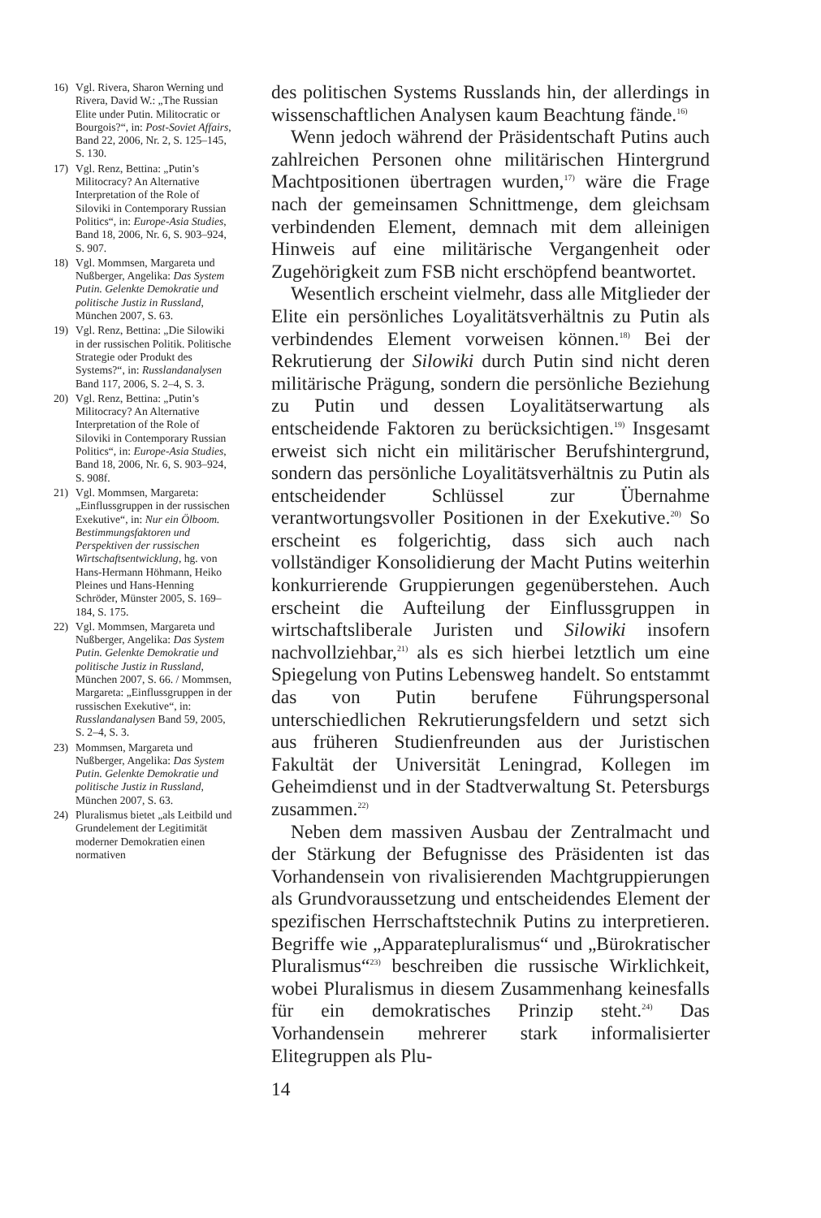16) Vgl. Rivera, Sharon Werning und Rivera, David W.: „The Russian Elite under Putin. Militocratic or Bourgois?“, in: Post-Soviet Affairs, Band 22, 2006, Nr. 2, S. 125–145, S. 130.
17) Vgl. Renz, Bettina: „Putin’s Militocracy? An Alternative Interpretation of the Role of Siloviki in Contemporary Russian Politics“, in: Europe-Asia Studies, Band 18, 2006, Nr. 6, S. 903–924, S. 907.
18) Vgl. Mommsen, Margareta und Nußberger, Angelika: Das System Putin. Gelenkte Demokratie und politische Justiz in Russland, München 2007, S. 63.
19) Vgl. Renz, Bettina: „Die Silowiki in der russischen Politik. Politische Strategie oder Produkt des Systems?“, in: Russlandanalysen Band 117, 2006, S. 2–4, S. 3.
20) Vgl. Renz, Bettina: „Putin’s Militocracy? An Alternative Interpretation of the Role of Siloviki in Contemporary Russian Politics“, in: Europe-Asia Studies, Band 18, 2006, Nr. 6, S. 903–924, S. 908f.
21) Vgl. Mommsen, Margareta: „Einflussgruppen in der russischen Exekutive“, in: Nur ein Ölboom. Bestimmungsfaktoren und Perspektiven der russischen Wirtschaftsentwicklung, hg. von Hans-Hermann Höhmann, Heiko Pleines und Hans-Henning Schröder, Münster 2005, S. 169–184, S. 175.
22) Vgl. Mommsen, Margareta und Nußberger, Angelika: Das System Putin. Gelenkte Demokratie und politische Justiz in Russland, München 2007, S. 66. / Mommsen, Margareta: „Einflussgruppen in der russischen Exekutive“, in: Russlandanalysen Band 59, 2005, S. 2–4, S. 3.
23) Mommsen, Margareta und Nußberger, Angelika: Das System Putin. Gelenkte Demokratie und politische Justiz in Russland, München 2007, S. 63.
24) Pluralismus bietet „als Leitbild und Grundelement der Legitimität moderner Demokratien einen normativen
des politischen Systems Russlands hin, der allerdings in wissenschaftlichen Analysen kaum Beachtung fände.<sup>16)</sup>
Wenn jedoch während der Präsidentschaft Putins auch zahlreichen Personen ohne militärischen Hintergrund Machtpositionen übertragen wurden,<sup>17)</sup> wäre die Frage nach der gemeinsamen Schnittmenge, dem gleichsam verbindenden Element, demnach mit dem alleinigen Hinweis auf eine militärische Vergangenheit oder Zugehörigkeit zum FSB nicht erschöpfend beantwortet.
Wesentlich erscheint vielmehr, dass alle Mitglieder der Elite ein persönliches Loyalitätsverhältnis zu Putin als verbindendes Element vorweisen können.<sup>18)</sup> Bei der Rekrutierung der Silowiki durch Putin sind nicht deren militärische Prägung, sondern die persönliche Beziehung zu Putin und dessen Loyalitätserwartung als entscheidende Faktoren zu berücksichtigen.<sup>19)</sup> Insgesamt erweist sich nicht ein militärischer Berufshintergrund, sondern das persönliche Loyalitätsverhältnis zu Putin als entscheidender Schlüssel zur Übernahme verantwortungsvoller Positionen in der Exekutive.<sup>20)</sup> So erscheint es folgerichtig, dass sich auch nach vollständiger Konsolidierung der Macht Putins weiterhin konkurrierende Gruppierungen gegenüberstehen. Auch erscheint die Aufteilung der Einflussgruppen in wirtschaftsliberale Juristen und Silowiki insofern nachvollziehbar,<sup>21)</sup> als es sich hierbei letztlich um eine Spiegelung von Putins Lebensweg handelt. So entstammt das von Putin berufene Führungspersonal unterschiedlichen Rekrutierungsfeldern und setzt sich aus früheren Studienfreunden aus der Juristischen Fakultät der Universität Leningrad, Kollegen im Geheimdienst und in der Stadtverwaltung St. Petersburgs zusammen.<sup>22)</sup>
Neben dem massiven Ausbau der Zentralmacht und der Stärkung der Befugnisse des Präsidenten ist das Vorhandensein von rivalisierenden Machtgruppierungen als Grundvoraussetzung und entscheidendes Element der spezifischen Herrschaftstechnik Putins zu interpretieren. Begriffe wie „Apparatepluralismus“ und „Bürokratischer Pluralismus“<sup>23)</sup> beschreiben die russische Wirklichkeit, wobei Pluralismus in diesem Zusammenhang keinesfalls für ein demokratisches Prinzip steht.<sup>24)</sup> Das Vorhandensein mehrerer stark informalisierter Elitegruppen als Plu-
14